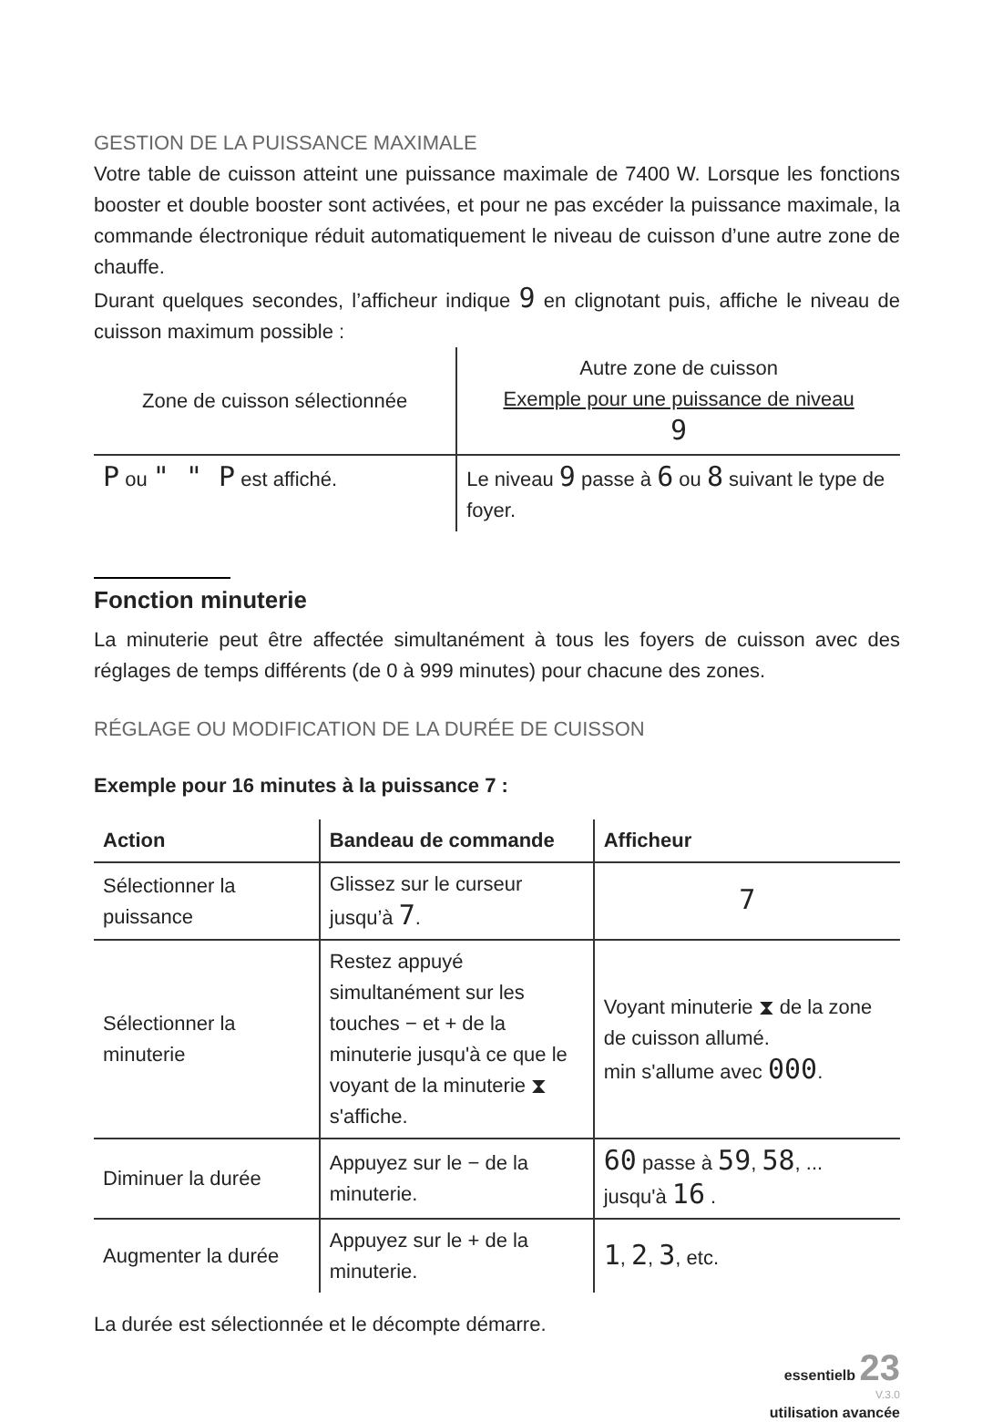GESTION DE LA PUISSANCE MAXIMALE
Votre table de cuisson atteint une puissance maximale de 7400 W. Lorsque les fonctions booster et double booster sont activées, et pour ne pas excéder la puissance maximale, la commande électronique réduit automatiquement le niveau de cuisson d’une autre zone de chauffe.
Durant quelques secondes, l’afficheur indique 9 en clignotant puis, affiche le niveau de cuisson maximum possible :
| Zone de cuisson sélectionnée | Autre zone de cuisson Exemple pour une puissance de niveau 9 |
| P ou " " P est affiché. | Le niveau 9 passe à 6 ou 8 suivant le type de foyer. |
Fonction minuterie
La minuterie peut être affectée simultanément à tous les foyers de cuisson avec des réglages de temps différents (de 0 à 999 minutes) pour chacune des zones.
RÉGLAGE OU MODIFICATION DE LA DURÉE DE CUISSON
Exemple pour 16 minutes à la puissance 7 :
| Action | Bandeau de commande | Afficheur |
| --- | --- | --- |
| Sélectionner la puissance | Glissez sur le curseur jusqu’à 7 . | 7 |
| Sélectionner la minuterie | Restez appuyé simultanément sur les touches − et + de la minuterie jusqu'à ce que le voyant de la minuterie ⧗ s'affiche. | Voyant minuterie ⧗ de la zone de cuisson allumé. min s'allume avec 000 . |
| Diminuer la durée | Appuyez sur le − de la minuterie. | 60 passe à 59 , 58 , ... jusqu'à 16 . |
| Augmenter la durée | Appuyez sur le + de la minuterie. | 1 , 2 , 3 , etc. |
La durée est sélectionnée et le décompte démarre.
essentielb 23
V.3.0
utilisation avancée